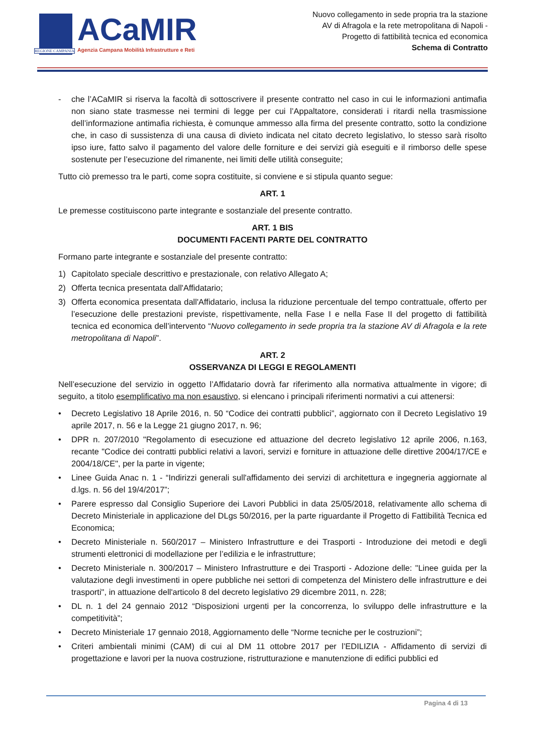REGIONE CAMPANIA
ACaMIR
Agenzia Campana Mobilità Infrastrutture e Reti
Nuovo collegamento in sede propria tra la stazione
AV di Afragola e la rete metropolitana di Napoli -
Progetto di fattibilità tecnica ed economica
Schema di Contratto
- che l’ACaMIR si riserva la facoltà di sottoscrivere il presente contratto nel caso in cui le informazioni antimafia non siano state trasmesse nei termini di legge per cui l’Appaltatore, considerati i ritardi nella trasmissione dell’informazione antimafia richiesta, è comunque ammesso alla firma del presente contratto, sotto la condizione che, in caso di sussistenza di una causa di divieto indicata nel citato decreto legislativo, lo stesso sarà risolto ipso iure, fatto salvo il pagamento del valore delle forniture e dei servizi già eseguiti e il rimborso delle spese sostenute per l’esecuzione del rimanente, nei limiti delle utilità conseguite;
Tutto ciò premesso tra le parti, come sopra costituite, si conviene e si stipula quanto segue:
ART. 1
Le premesse costituiscono parte integrante e sostanziale del presente contratto.
ART. 1 BIS
DOCUMENTI FACENTI PARTE DEL CONTRATTO
Formano parte integrante e sostanziale del presente contratto:
1) Capitolato speciale descrittivo e prestazionale, con relativo Allegato A;
2) Offerta tecnica presentata dall'Affidatario;
3) Offerta economica presentata dall'Affidatario, inclusa la riduzione percentuale del tempo contrattuale, offerto per l’esecuzione delle prestazioni previste, rispettivamente, nella Fase I e nella Fase II del progetto di fattibilità tecnica ed economica dell’intervento “Nuovo collegamento in sede propria tra la stazione AV di Afragola e la rete metropolitana di Napoli”.
ART. 2
OSSERVANZA DI LEGGI E REGOLAMENTI
Nell’esecuzione del servizio in oggetto l’Affidatario dovrà far riferimento alla normativa attualmente in vigore; di seguito, a titolo esemplificativo ma non esaustivo, si elencano i principali riferimenti normativi a cui attenersi:
• Decreto Legislativo 18 Aprile 2016, n. 50 “Codice dei contratti pubblici”, aggiornato con il Decreto Legislativo 19 aprile 2017, n. 56 e la Legge 21 giugno 2017, n. 96;
• DPR n. 207/2010 "Regolamento di esecuzione ed attuazione del decreto legislativo 12 aprile 2006, n.163, recante "Codice dei contratti pubblici relativi a lavori, servizi e forniture in attuazione delle direttive 2004/17/CE e 2004/18/CE", per la parte in vigente;
• Linee Guida Anac n. 1 - “Indirizzi generali sull'affidamento dei servizi di architettura e ingegneria aggiornate al d.lgs. n. 56 del 19/4/2017”;
• Parere espresso dal Consiglio Superiore dei Lavori Pubblici in data 25/05/2018, relativamente allo schema di Decreto Ministeriale in applicazione del DLgs 50/2016, per la parte riguardante il Progetto di Fattibilità Tecnica ed Economica;
• Decreto Ministeriale n. 560/2017 – Ministero Infrastrutture e dei Trasporti - Introduzione dei metodi e degli strumenti elettronici di modellazione per l’edilizia e le infrastrutture;
• Decreto Ministeriale n. 300/2017 – Ministero Infrastrutture e dei Trasporti - Adozione delle: "Linee guida per la valutazione degli investimenti in opere pubbliche nei settori di competenza del Ministero delle infrastrutture e dei trasporti", in attuazione dell'articolo 8 del decreto legislativo 29 dicembre 2011, n. 228;
• DL n. 1 del 24 gennaio 2012 “Disposizioni urgenti per la concorrenza, lo sviluppo delle infrastrutture e la competitività”;
• Decreto Ministeriale 17 gennaio 2018, Aggiornamento delle “Norme tecniche per le costruzioni”;
• Criteri ambientali minimi (CAM) di cui al DM 11 ottobre 2017 per l’EDILIZIA - Affidamento di servizi di progettazione e lavori per la nuova costruzione, ristrutturazione e manutenzione di edifici pubblici ed
Pagina 4 di 13